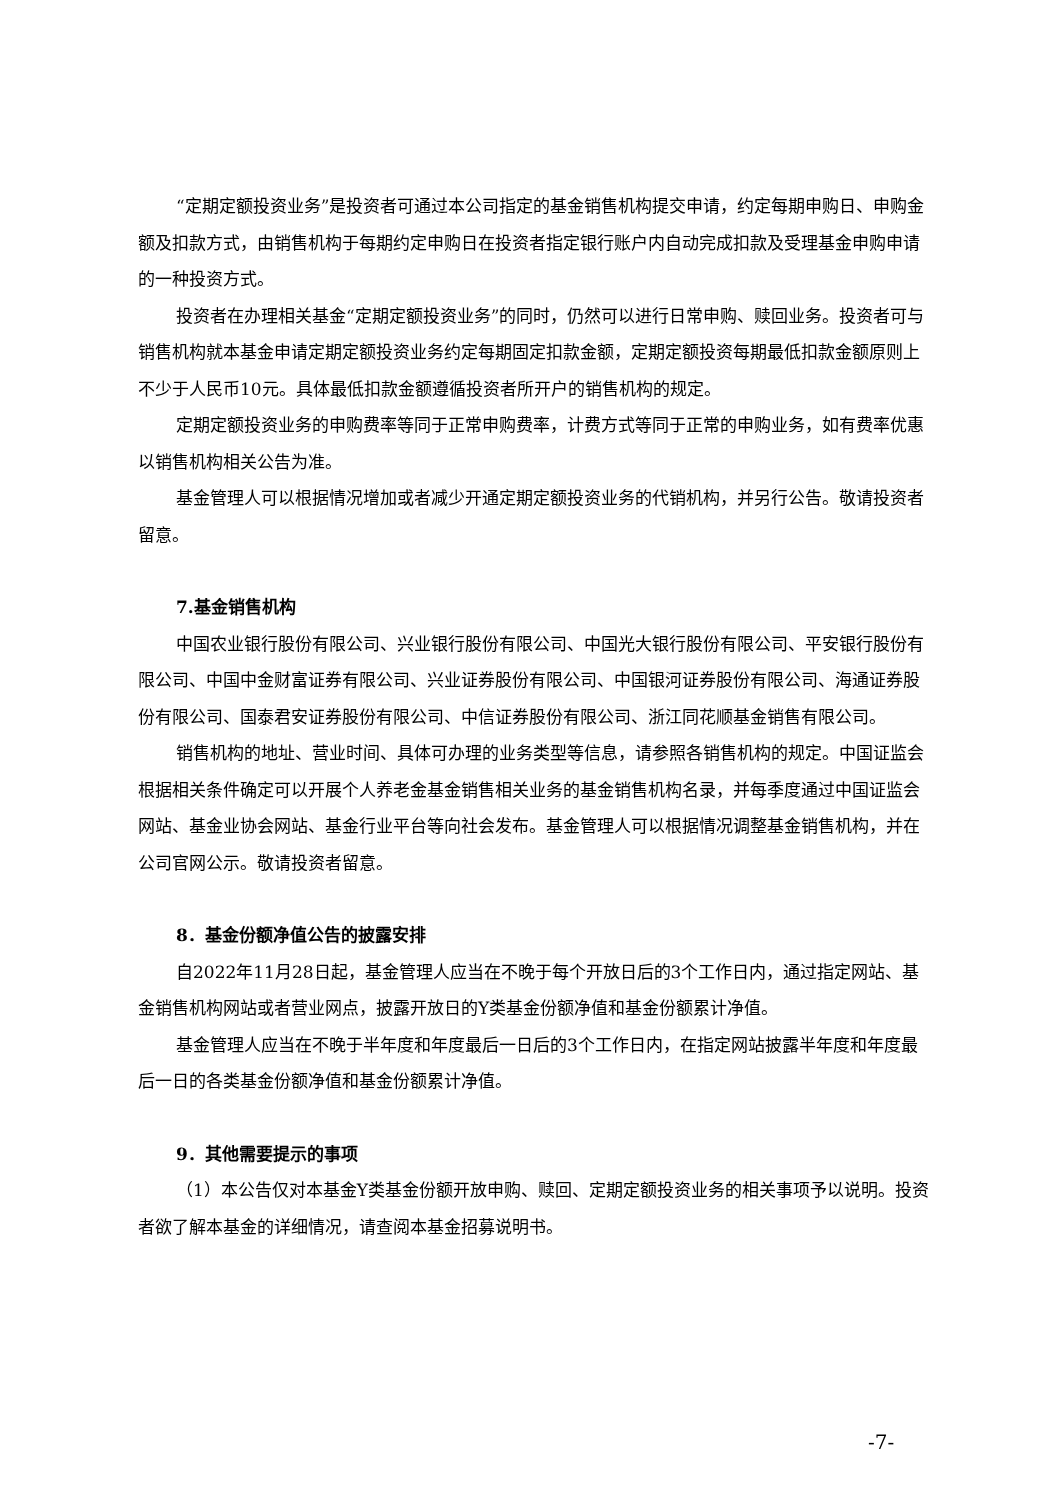“定期定额投资业务”是投资者可通过本公司指定的基金销售机构提交申请，约定每期申购日、申购金额及扣款方式，由销售机构于每期约定申购日在投资者指定银行账户内自动完成扣款及受理基金申购申请的一种投资方式。
投资者在办理相关基金“定期定额投资业务”的同时，仍然可以进行日常申购、赎回业务。投资者可与销售机构就本基金申请定期定额投资业务约定每期固定扣款金额，定期定额投资每期最低扣款金额原则上不少于人民币10元。具体最低扣款金额遵循投资者所开户的销售机构的规定。
定期定额投资业务的申购费率等同于正常申购费率，计费方式等同于正常的申购业务，如有费率优惠以销售机构相关公告为准。
基金管理人可以根据情况增加或者减少开通定期定额投资业务的代销机构，并另行公告。敬请投资者留意。
7.基金销售机构
中国农业银行股份有限公司、兴业银行股份有限公司、中国光大银行股份有限公司、平安银行股份有限公司、中国中金财富证券有限公司、兴业证券股份有限公司、中国银河证券股份有限公司、海通证券股份有限公司、国泰君安证券股份有限公司、中信证券股份有限公司、浙江同花顺基金销售有限公司。
销售机构的地址、营业时间、具体可办理的业务类型等信息，请参照各销售机构的规定。中国证监会根据相关条件确定可以开展个人养老金基金销售相关业务的基金销售机构名录，并每季度通过中国证监会网站、基金业协会网站、基金行业平台等向社会发布。基金管理人可以根据情况调整基金销售机构，并在公司官网公示。敬请投资者留意。
8．基金份额净值公告的披露安排
自2022年11月28日起，基金管理人应当在不晚于每个开放日后的3个工作日内，通过指定网站、基金销售机构网站或者营业网点，披露开放日的Y类基金份额净值和基金份额累计净值。
基金管理人应当在不晚于半年度和年度最后一日后的3个工作日内，在指定网站披露半年度和年度最后一日的各类基金份额净值和基金份额累计净值。
9．其他需要提示的事项
（1）本公告仅对本基金Y类基金份额开放申购、赎回、定期定额投资业务的相关事项予以说明。投资者欲了解本基金的详细情况，请查阅本基金招募说明书。
-7-